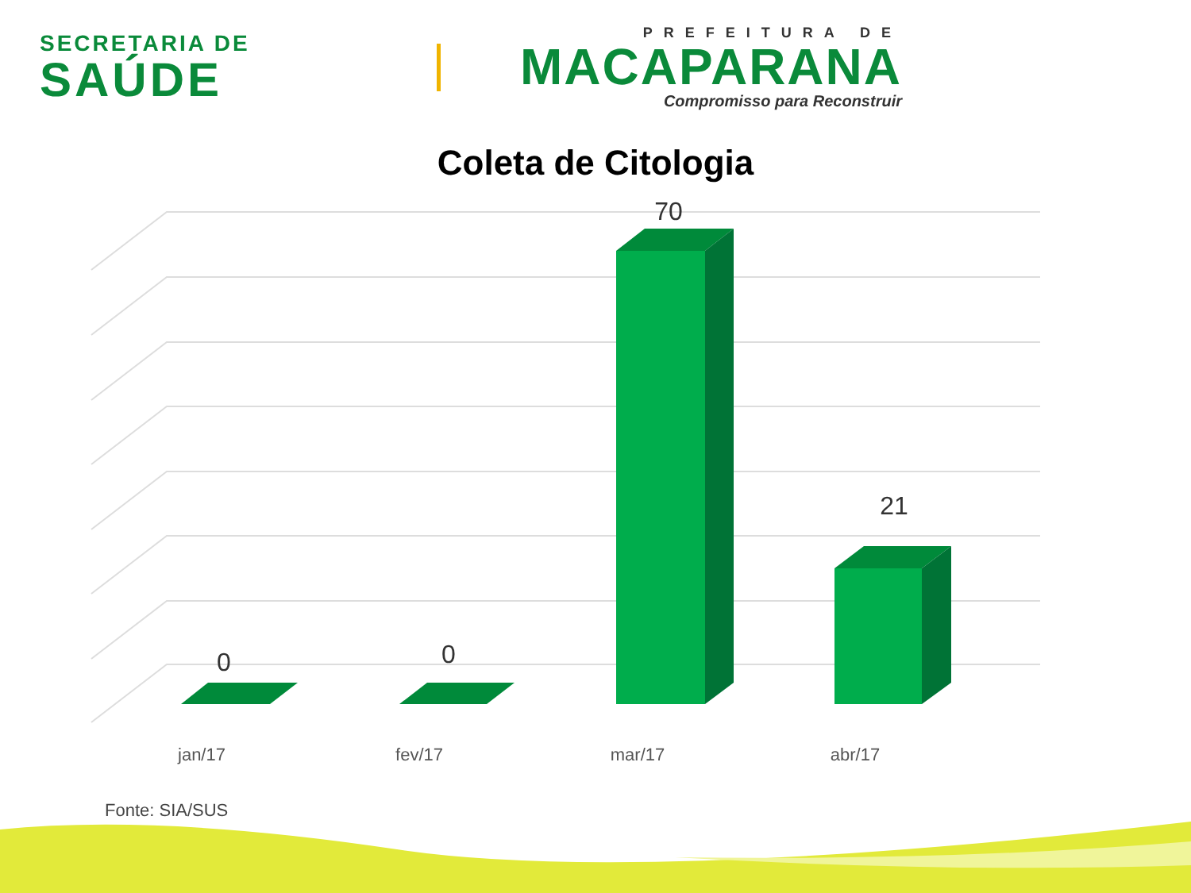SECRETARIA DE
SAÚDE
PREFEITURA DE
MACAPARANA
Compromisso para Reconstruir
Coleta de Citologia
0
0
70
21
jan/17
fev/17
mar/17
abr/17
Fonte: SIA/SUS